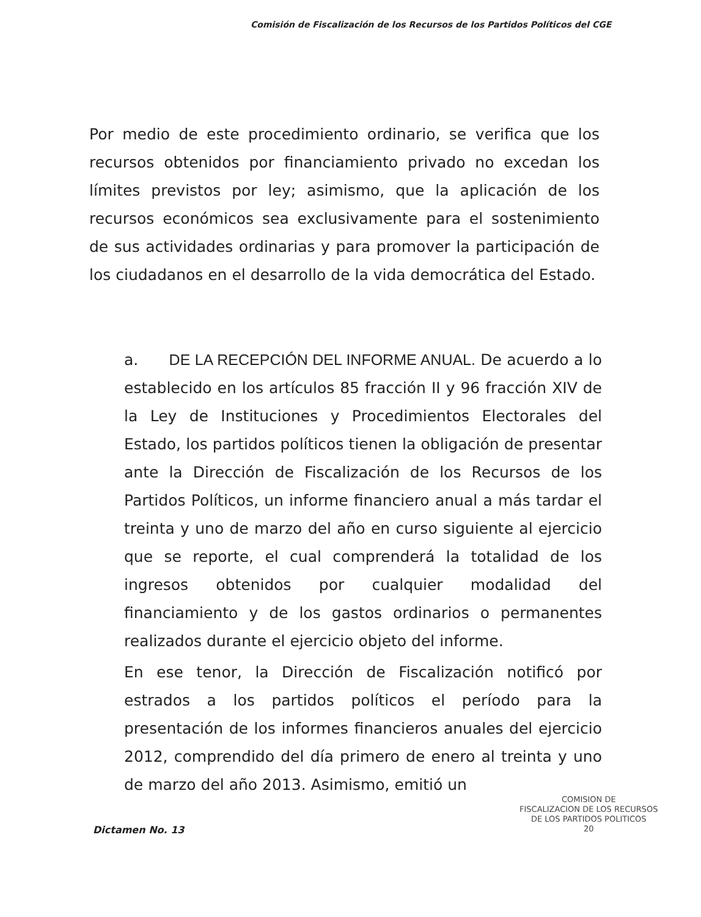Comisión de Fiscalización de los Recursos de los Partidos Políticos del CGE
Por medio de este procedimiento ordinario, se verifica que los recursos obtenidos por financiamiento privado no excedan los límites previstos por ley; asimismo, que la aplicación de los recursos económicos sea exclusivamente para el sostenimiento de sus actividades ordinarias y para promover la participación de los ciudadanos en el desarrollo de la vida democrática del Estado.
a. DE LA RECEPCIÓN DEL INFORME ANUAL. De acuerdo a lo establecido en los artículos 85 fracción II y 96 fracción XIV de la Ley de Instituciones y Procedimientos Electorales del Estado, los partidos políticos tienen la obligación de presentar ante la Dirección de Fiscalización de los Recursos de los Partidos Políticos, un informe financiero anual a más tardar el treinta y uno de marzo del año en curso siguiente al ejercicio que se reporte, el cual comprenderá la totalidad de los ingresos obtenidos por cualquier modalidad del financiamiento y de los gastos ordinarios o permanentes realizados durante el ejercicio objeto del informe.
En ese tenor, la Dirección de Fiscalización notificó por estrados a los partidos políticos el período para la presentación de los informes financieros anuales del ejercicio 2012, comprendido del día primero de enero al treinta y uno de marzo del año 2013. Asimismo, emitió un
COMISION DE
FISCALIZACION DE LOS RECURSOS
DE LOS PARTIDOS POLITICOS
20
Dictamen No. 13